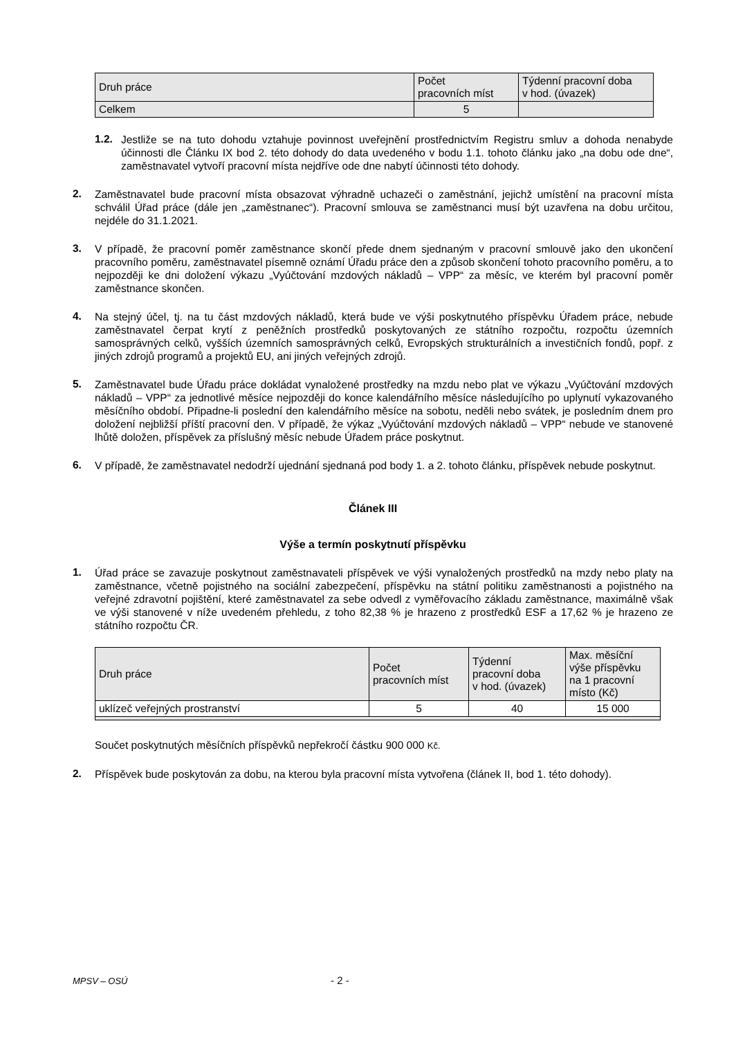| Druh práce | Počet pracovních míst | Týdenní pracovní doba v hod. (úvazek) |
| --- | --- | --- |
| Celkem | 5 | |
1.2.
Jestliže se na tuto dohodu vztahuje povinnost uveřejnění prostřednictvím Registru smluv a dohoda nenabyde účinnosti dle Článku IX bod 2. této dohody do data uvedeného v bodu 1.1. tohoto článku jako „na dobu ode dne“, zaměstnavatel vytvoří pracovní místa nejdříve ode dne nabytí účinnosti této dohody.
2.
Zaměstnavatel bude pracovní místa obsazovat výhradně uchazeči o zaměstnání, jejichž umístění na pracovní místa schválil Úřad práce (dále jen „zaměstnanec“). Pracovní smlouva se zaměstnanci musí být uzavřena na dobu určitou, nejdéle do 31.1.2021.
3.
V případě, že pracovní poměr zaměstnance skončí přede dnem sjednaným v pracovní smlouvě jako den ukončení pracovního poměru, zaměstnavatel písemně oznámí Úřadu práce den a způsob skončení tohoto pracovního poměru, a to nejpozději ke dni doložení výkazu „Vyúčtování mzdových nákladů – VPP“ za měsíc, ve kterém byl pracovní poměr zaměstnance skončen.
4.
Na stejný účel, tj. na tu část mzdových nákladů, která bude ve výši poskytnutého příspěvku Úřadem práce, nebude zaměstnavatel čerpat krytí z peněžních prostředků poskytovaných ze státního rozpočtu, rozpočtu územních samosprávných celků, vyšších územních samosprávných celků, Evropských strukturálních a investičních fondů, popř. z jiných zdrojů programů a projektů EU, ani jiných veřejných zdrojů.
5.
Zaměstnavatel bude Úřadu práce dokládat vynaložené prostředky na mzdu nebo plat ve výkazu „Vyúčtování mzdových nákladů – VPP“ za jednotlivé měsíce nejpozději do konce kalendářního měsíce následujícího po uplynutí vykazovaného měsíčního období. Připadne-li poslední den kalendářního měsíce na sobotu, neděli nebo svátek, je posledním dnem pro doložení nejbližší příští pracovní den. V případě, že výkaz „Vyúčtování mzdových nákladů – VPP“ nebude ve stanovené lhůtě doložen, příspěvek za příslušný měsíc nebude Úřadem práce poskytnut.
6.
V případě, že zaměstnavatel nedodrží ujednání sjednaná pod body 1. a 2. tohoto článku, příspěvek nebude poskytnut.
Článek III
Výše a termín poskytnutí příspěvku
1.
Úřad práce se zavazuje poskytnout zaměstnavateli příspěvek ve výši vynaložených prostředků na mzdy nebo platy na zaměstnance, včetně pojistného na sociální zabezpečení, příspěvku na státní politiku zaměstnanosti a pojistného na veřejné zdravotní pojištění, které zaměstnavatel za sebe odvedl z vyměřovacího základu zaměstnance, maximálně však ve výši stanovené v níže uvedeném přehledu, z toho 82,38 % je hrazeno z prostředků ESF a 17,62 % je hrazeno ze státního rozpočtu ČR.
| Druh práce | Počet pracovních míst | Týdenní pracovní doba v hod. (úvazek) | Max. měsíční výše příspěvku na 1 pracovní místo (Kč) |
| --- | --- | --- | --- |
| uklízeč veřejných prostranství | 5 | 40 | 15 000 |
Součet poskytnutých měsíčních příspěvků nepřekročí částku 900 000 Kč.
2.
Příspěvek bude poskytován za dobu, na kterou byla pracovní místa vytvořena (článek II, bod 1. této dohody).
MPSV – OSÚ - 2 -